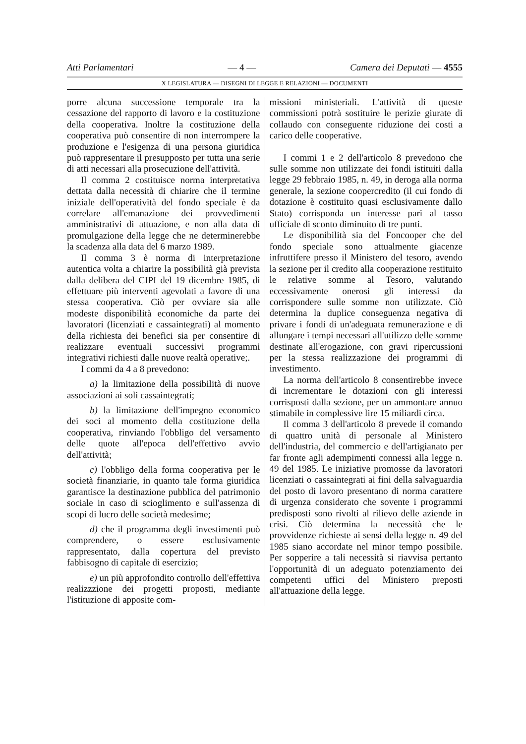Atti Parlamentari — 4 — Camera dei Deputati — 4555
X LEGISLATURA — DISEGNI DI LEGGE E RELAZIONI — DOCUMENTI
porre alcuna successione temporale tra la cessazione del rapporto di lavoro e la costituzione della cooperativa. Inoltre la costituzione della cooperativa può consentire di non interrompere la produzione e l'esigenza di una persona giuridica può rappresentare il presupposto per tutta una serie di atti necessari alla prosecuzione dell'attività.
Il comma 2 costituisce norma interpretativa dettata dalla necessità di chiarire che il termine iniziale dell'operatività del fondo speciale è da correlare all'emanazione dei provvedimenti amministrativi di attuazione, e non alla data di promulgazione della legge che ne determinerebbe la scadenza alla data del 6 marzo 1989.
Il comma 3 è norma di interpretazione autentica volta a chiarire la possibilità già prevista dalla delibera del CIPI del 19 dicembre 1985, di effettuare più interventi agevolati a favore di una stessa cooperativa. Ciò per ovviare sia alle modeste disponibilità economiche da parte dei lavoratori (licenziati e cassaintegrati) al momento della richiesta dei benefici sia per consentire di realizzare eventuali successivi programmi integrativi richiesti dalle nuove realtà operative;.
I commi da 4 a 8 prevedono:
a) la limitazione della possibilità di nuove associazioni ai soli cassaintegrati;
b) la limitazione dell'impegno economico dei soci al momento della costituzione della cooperativa, rinviando l'obbligo del versamento delle quote all'epoca dell'effettivo avvio dell'attività;
c) l'obbligo della forma cooperativa per le società finanziarie, in quanto tale forma giuridica garantisce la destinazione pubblica del patrimonio sociale in caso di scioglimento e sull'assenza di scopi di lucro delle società medesime;
d) che il programma degli investimenti può comprendere, o essere esclusivamente rappresentato, dalla copertura del previsto fabbisogno di capitale di esercizio;
e) un più approfondito controllo dell'effettiva realizzzione dei progetti proposti, mediante l'istituzione di apposite com-
missioni ministeriali. L'attività di queste commissioni potrà sostituire le perizie giurate di collaudo con conseguente riduzione dei costi a carico delle cooperative.
I commi 1 e 2 dell'articolo 8 prevedono che sulle somme non utilizzate dei fondi istituiti dalla legge 29 febbraio 1985, n. 49, in deroga alla norma generale, la sezione coopercredito (il cui fondo di dotazione è costituito quasi esclusivamente dallo Stato) corrisponda un interesse pari al tasso ufficiale di sconto diminuito di tre punti.
Le disponibilità sia del Foncooper che del fondo speciale sono attualmente giacenze infruttifere presso il Ministero del tesoro, avendo la sezione per il credito alla cooperazione restituito le relative somme al Tesoro, valutando eccessivamente onerosi gli interessi da corrispondere sulle somme non utilizzate. Ciò determina la duplice conseguenza negativa di privare i fondi di un'adeguata remunerazione e di allungare i tempi necessari all'utilizzo delle somme destinate all'erogazione, con gravi ripercussioni per la stessa realizzazione dei programmi di investimento.
La norma dell'articolo 8 consentirebbe invece di incrementare le dotazioni con gli interessi corrisposti dalla sezione, per un ammontare annuo stimabile in complessive lire 15 miliardi circa.
Il comma 3 dell'articolo 8 prevede il comando di quattro unità di personale al Ministero dell'industria, del commercio e dell'artigianato per far fronte agli adempimenti connessi alla legge n. 49 del 1985. Le iniziative promosse da lavoratori licenziati o cassaintegrati ai fini della salvaguardia del posto di lavoro presentano di norma carattere di urgenza considerato che sovente i programmi predisposti sono rivolti al rilievo delle aziende in crisi. Ciò determina la necessità che le provvidenze richieste ai sensi della legge n. 49 del 1985 siano accordate nel minor tempo possibile. Per sopperire a tali necessità si riavvisa pertanto l'opportunità di un adeguato potenziamento dei competenti uffici del Ministero preposti all'attuazione della legge.